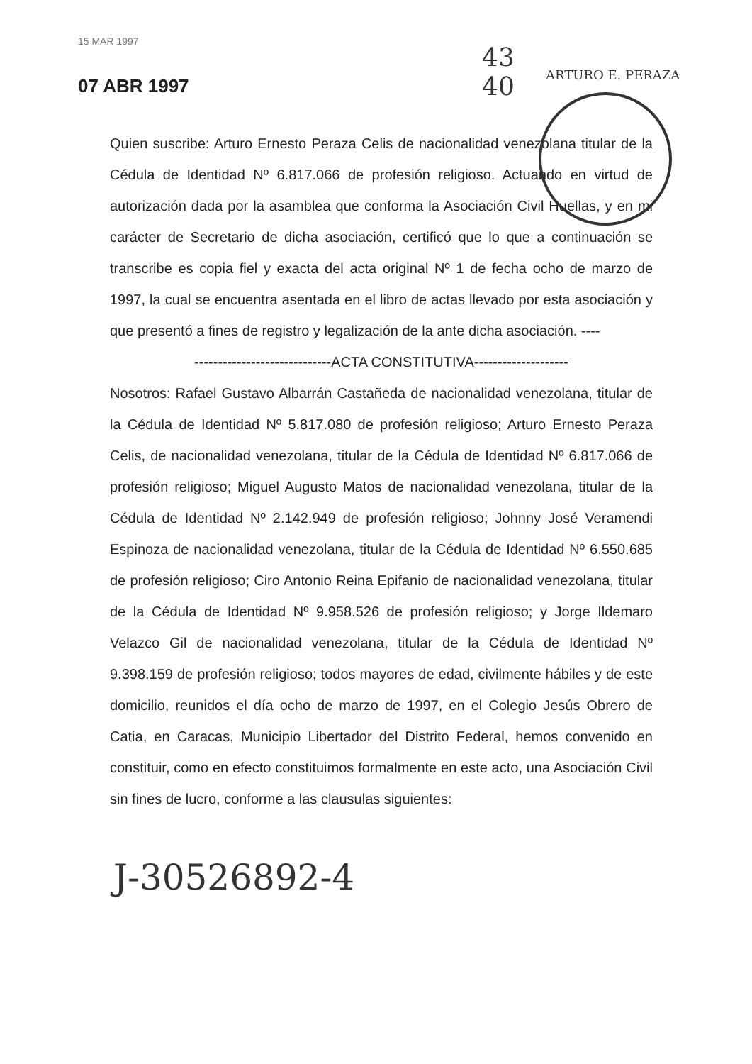15 MAR 1997
07 ABR 1997
43
40
ARTURO E. PERAZA
Quien suscribe: Arturo Ernesto Peraza Celis de nacionalidad venezolana titular de la Cédula de Identidad Nº 6.817.066 de profesión religioso. Actuando en virtud de autorización dada por la asamblea que conforma la Asociación Civil Huellas, y en mi carácter de Secretario de dicha asociación, certificó que lo que a continuación se transcribe es copia fiel y exacta del acta original Nº 1 de fecha ocho de marzo de 1997, la cual se encuentra asentada en el libro de actas llevado por esta asociación y que presentó a fines de registro y legalización de la ante dicha asociación. ----
-----------------------------ACTA CONSTITUTIVA--------------------
Nosotros: Rafael Gustavo Albarrán Castañeda de nacionalidad venezolana, titular de la Cédula de Identidad Nº 5.817.080 de profesión religioso; Arturo Ernesto Peraza Celis, de nacionalidad venezolana, titular de la Cédula de Identidad Nº 6.817.066 de profesión religioso; Miguel Augusto Matos de nacionalidad venezolana, titular de la Cédula de Identidad Nº 2.142.949 de profesión religioso; Johnny José Veramendi Espinoza de nacionalidad venezolana, titular de la Cédula de Identidad Nº 6.550.685 de profesión religioso; Ciro Antonio Reina Epifanio de nacionalidad venezolana, titular de la Cédula de Identidad Nº 9.958.526 de profesión religioso; y Jorge Ildemaro Velazco Gil de nacionalidad venezolana, titular de la Cédula de Identidad Nº 9.398.159 de profesión religioso; todos mayores de edad, civilmente hábiles y de este domicilio, reunidos el día ocho de marzo de 1997, en el Colegio Jesús Obrero de Catia, en Caracas, Municipio Libertador del Distrito Federal, hemos convenido en constituir, como en efecto constituimos formalmente en este acto, una Asociación Civil sin fines de lucro, conforme a las clausulas siguientes:
J-30526892-4